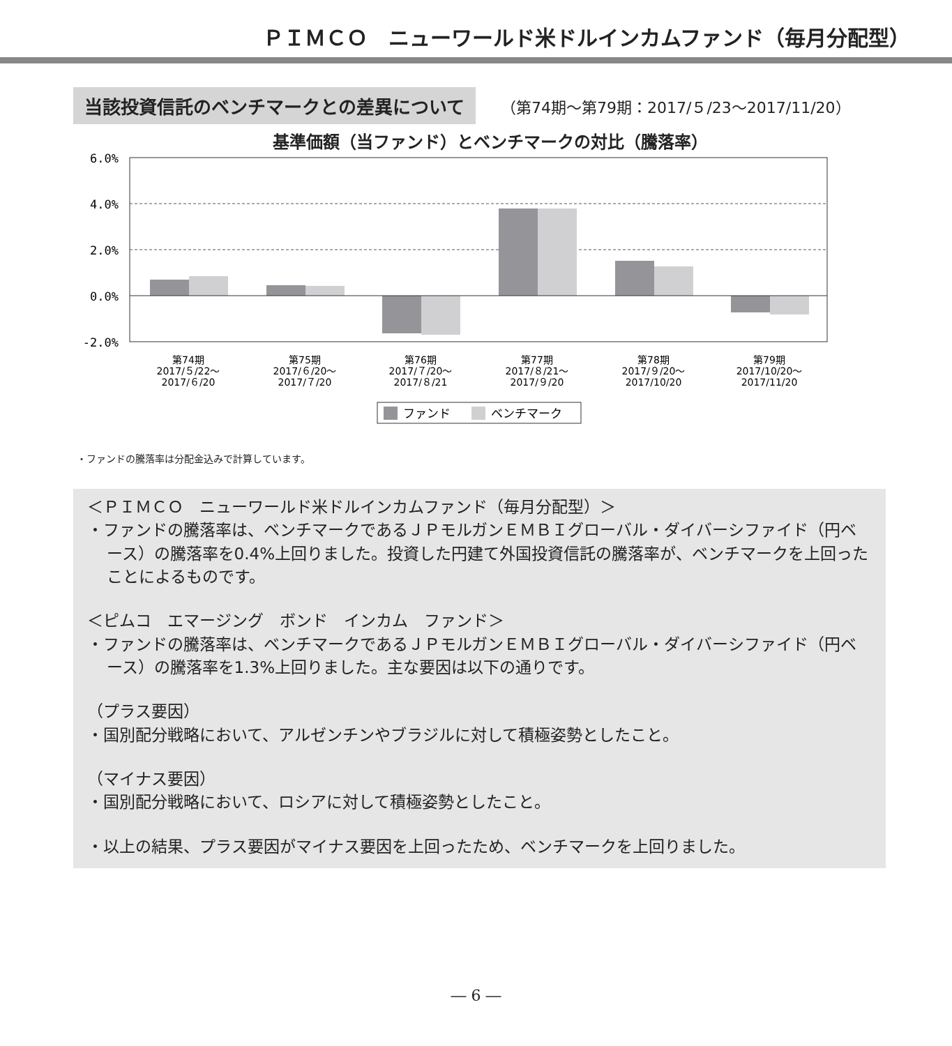ＰＩＭＣＯ　ニューワールド米ドルインカムファンド（毎月分配型）
当該投資信託のベンチマークとの差異について
（第74期～第79期：2017/５/23～2017/11/20）
基準価額（当ファンド）とベンチマークの対比（騰落率）
6.0%
4.0%
2.0%
0.0%
-2.0%
第74期
2017/５/22～
2017/６/20
第75期
2017/６/20～
2017/７/20
第76期
2017/７/20～
2017/８/21
第77期
2017/８/21～
2017/９/20
第78期
2017/９/20～
2017/10/20
第79期
2017/10/20～
2017/11/20
ファンド
ベンチマーク
・ファンドの騰落率は分配金込みで計算しています。
＜ＰＩＭＣＯ　ニューワールド米ドルインカムファンド（毎月分配型）＞
・ファンドの騰落率は、ベンチマークであるＪＰモルガンＥＭＢＩグローバル・ダイバーシファイド（円ベース）の騰落率を0.4%上回りました。投資した円建て外国投資信託の騰落率が、ベンチマークを上回ったことによるものです。
＜ピムコ　エマージング　ボンド　インカム　ファンド＞
・ファンドの騰落率は、ベンチマークであるＪＰモルガンＥＭＢＩグローバル・ダイバーシファイド（円ベース）の騰落率を1.3%上回りました。主な要因は以下の通りです。
（プラス要因）
・国別配分戦略において、アルゼンチンやブラジルに対して積極姿勢としたこと。
（マイナス要因）
・国別配分戦略において、ロシアに対して積極姿勢としたこと。
・以上の結果、プラス要因がマイナス要因を上回ったため、ベンチマークを上回りました。
― 6 ―